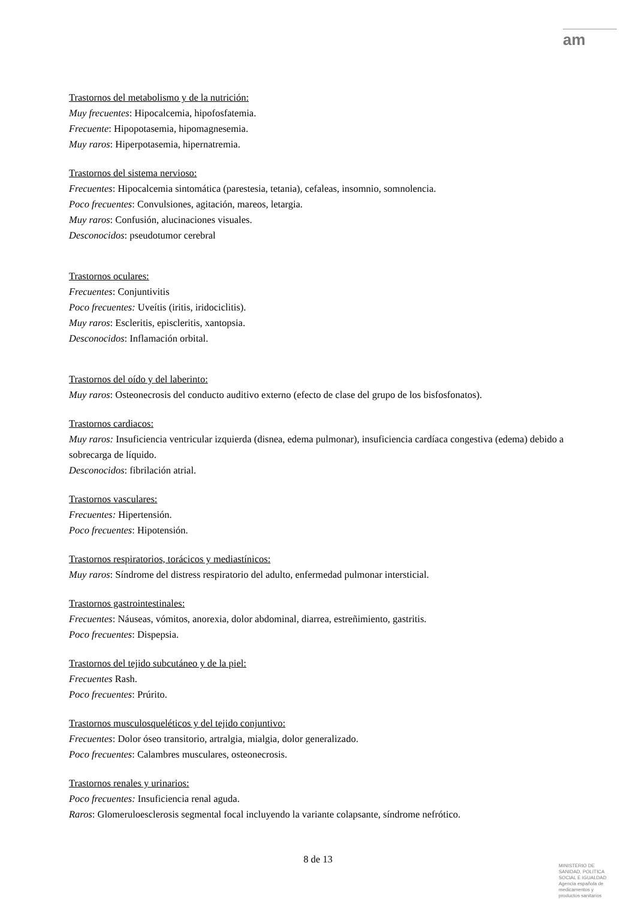am
Trastornos del metabolismo y de la nutrición:
Muy frecuentes: Hipocalcemia, hipofosfatemia.
Frecuente: Hipopotasemia, hipomagnesemia.
Muy raros: Hiperpotasemia, hipernatremia.
Trastornos del sistema nervioso:
Frecuentes: Hipocalcemia sintomática (parestesia, tetania), cefaleas, insomnio, somnolencia.
Poco frecuentes: Convulsiones, agitación, mareos, letargia.
Muy raros: Confusión, alucinaciones visuales.
Desconocidos: pseudotumor cerebral
Trastornos oculares:
Frecuentes: Conjuntivitis
Poco frecuentes: Uveítis (iritis, iridociclitis).
Muy raros: Escleritis, episcleritis, xantopsia.
Desconocidos: Inflamación orbital.
Trastornos del oído y del laberinto:
Muy raros: Osteonecrosis del conducto auditivo externo (efecto de clase del grupo de los bisfosfonatos).
Trastornos cardiacos:
Muy raros: Insuficiencia ventricular izquierda (disnea, edema pulmonar), insuficiencia cardíaca congestiva (edema) debido a sobrecarga de líquido.
Desconocidos: fibrilación atrial.
Trastornos vasculares:
Frecuentes: Hipertensión.
Poco frecuentes: Hipotensión.
Trastornos respiratorios, torácicos y mediastínicos:
Muy raros: Síndrome del distress respiratorio del adulto, enfermedad pulmonar intersticial.
Trastornos gastrointestinales:
Frecuentes: Náuseas, vómitos, anorexia, dolor abdominal, diarrea, estreñimiento, gastritis.
Poco frecuentes: Dispepsia.
Trastornos del tejido subcutáneo y de la piel:
Frecuentes Rash.
Poco frecuentes: Prúrito.
Trastornos musculosqueléticos y del tejido conjuntivo:
Frecuentes: Dolor óseo transitorio, artralgia, mialgia, dolor generalizado.
Poco frecuentes: Calambres musculares, osteonecrosis.
Trastornos renales y urinarios:
Poco frecuentes: Insuficiencia renal aguda.
Raros: Glomeruloesclerosis segmental focal incluyendo la variante colapsante, síndrome nefrótico.
8 de 13
MINISTERIO DE
SANIDAD, POLITICA
SOCIAL E IGUALDAD
Agencia española de
medicamentos y
productos sanitarios